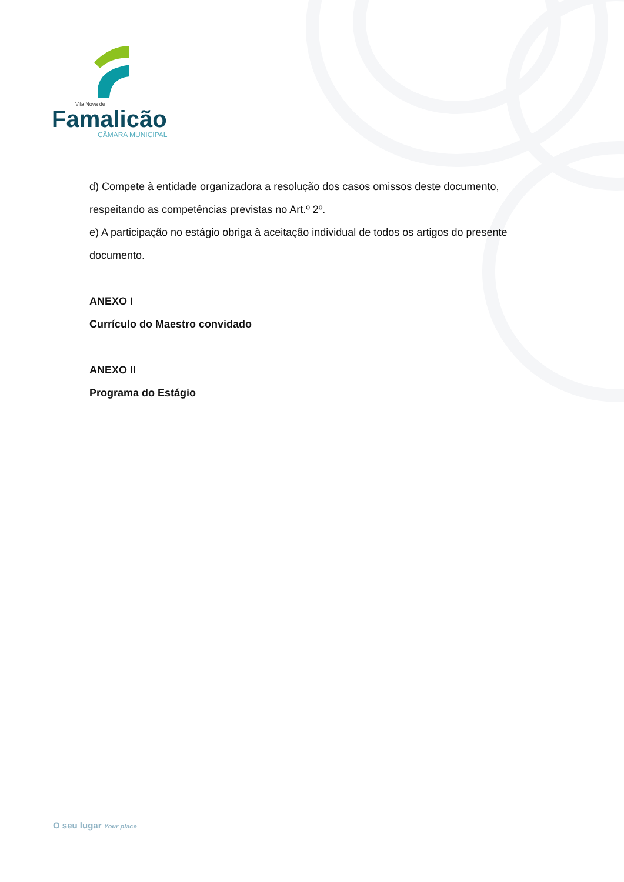Vila Nova de
Famalicão
CÂMARA MUNICIPAL
d) Compete à entidade organizadora a resolução dos casos omissos deste documento, respeitando as competências previstas no Art.º 2º.
e) A participação no estágio obriga à aceitação individual de todos os artigos do presente documento.
ANEXO I
Currículo do Maestro convidado
ANEXO II
Programa do Estágio
O seu lugar Your place